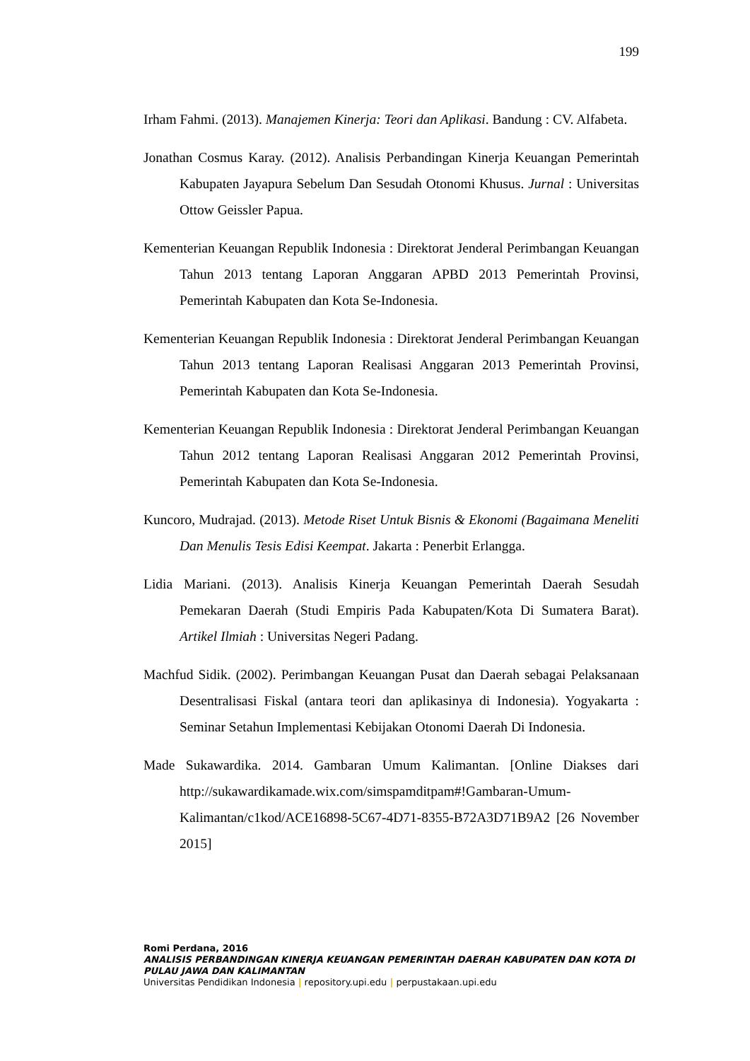199
Irham Fahmi. (2013). Manajemen Kinerja: Teori dan Aplikasi. Bandung : CV. Alfabeta.
Jonathan Cosmus Karay. (2012). Analisis Perbandingan Kinerja Keuangan Pemerintah Kabupaten Jayapura Sebelum Dan Sesudah Otonomi Khusus. Jurnal : Universitas Ottow Geissler Papua.
Kementerian Keuangan Republik Indonesia : Direktorat Jenderal Perimbangan Keuangan Tahun 2013 tentang Laporan Anggaran APBD 2013 Pemerintah Provinsi, Pemerintah Kabupaten dan Kota Se-Indonesia.
Kementerian Keuangan Republik Indonesia : Direktorat Jenderal Perimbangan Keuangan Tahun 2013 tentang Laporan Realisasi Anggaran 2013 Pemerintah Provinsi, Pemerintah Kabupaten dan Kota Se-Indonesia.
Kementerian Keuangan Republik Indonesia : Direktorat Jenderal Perimbangan Keuangan Tahun 2012 tentang Laporan Realisasi Anggaran 2012 Pemerintah Provinsi, Pemerintah Kabupaten dan Kota Se-Indonesia.
Kuncoro, Mudrajad. (2013). Metode Riset Untuk Bisnis & Ekonomi (Bagaimana Meneliti Dan Menulis Tesis Edisi Keempat. Jakarta : Penerbit Erlangga.
Lidia Mariani. (2013). Analisis Kinerja Keuangan Pemerintah Daerah Sesudah Pemekaran Daerah (Studi Empiris Pada Kabupaten/Kota Di Sumatera Barat). Artikel Ilmiah : Universitas Negeri Padang.
Machfud Sidik. (2002). Perimbangan Keuangan Pusat dan Daerah sebagai Pelaksanaan Desentralisasi Fiskal (antara teori dan aplikasinya di Indonesia). Yogyakarta : Seminar Setahun Implementasi Kebijakan Otonomi Daerah Di Indonesia.
Made Sukawardika. 2014. Gambaran Umum Kalimantan. [Online Diakses dari http://sukawardikamade.wix.com/simspamditpam#!Gambaran-Umum-Kalimantan/c1kod/ACE16898-5C67-4D71-8355-B72A3D71B9A2 [26 November 2015]
Romi Perdana, 2016
ANALISIS PERBANDINGAN KINERJA KEUANGAN PEMERINTAH DAERAH KABUPATEN DAN KOTA DI PULAU JAWA DAN KALIMANTAN
Universitas Pendidikan Indonesia | repository.upi.edu | perpustakaan.upi.edu